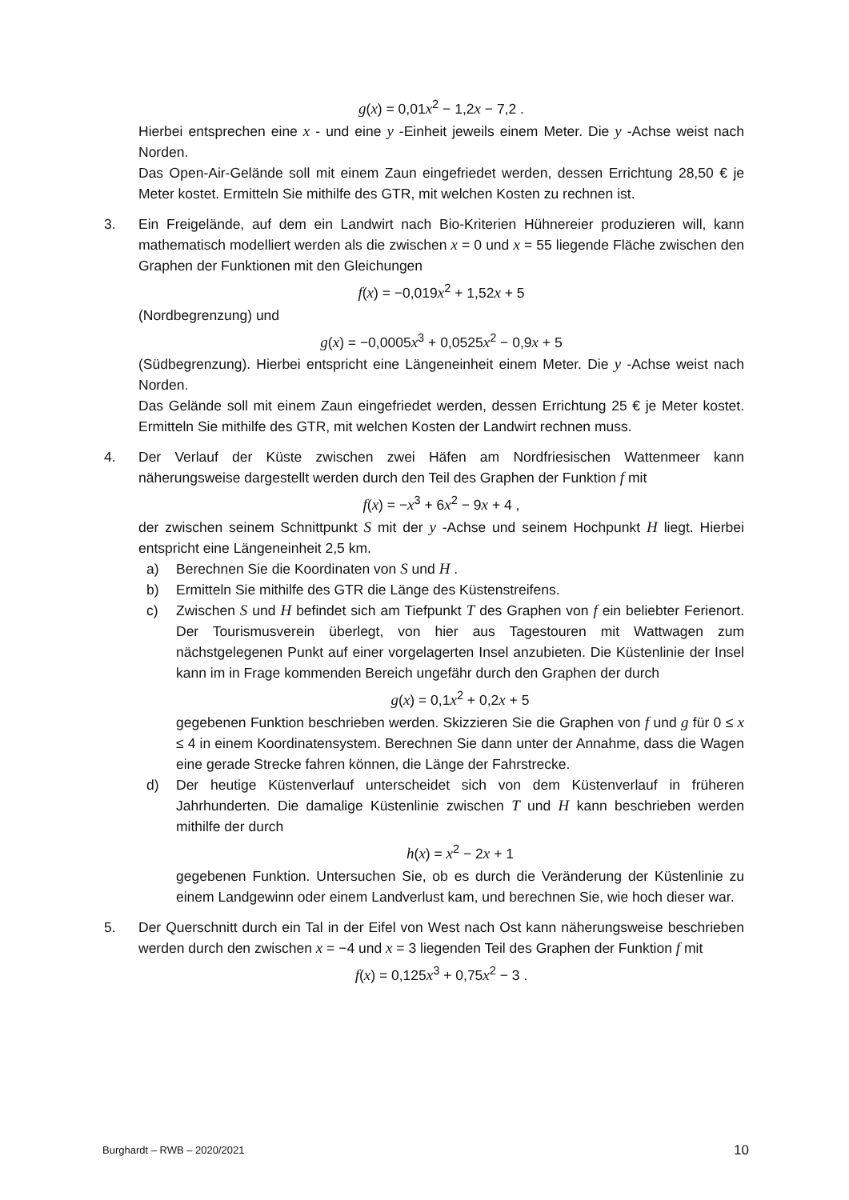g(x) = 0,01x<sup>2</sup> − 1,2x − 7,2 .
Hierbei entsprechen eine x - und eine y -Einheit jeweils einem Meter. Die y -Achse weist nach Norden.
Das Open-Air-Gelände soll mit einem Zaun eingefriedet werden, dessen Errichtung 28,50 € je Meter kostet. Ermitteln Sie mithilfe des GTR, mit welchen Kosten zu rechnen ist.
3. Ein Freigelände, auf dem ein Landwirt nach Bio-Kriterien Hühnereier produzieren will, kann mathematisch modelliert werden als die zwischen x = 0 und x = 55 liegende Fläche zwischen den Graphen der Funktionen mit den Gleichungen
f(x) = −0,019x<sup>2</sup> + 1,52x + 5
(Nordbegrenzung) und
g(x) = −0,0005x<sup>3</sup> + 0,0525x<sup>2</sup> − 0,9x + 5
(Südbegrenzung). Hierbei entspricht eine Längeneinheit einem Meter. Die y -Achse weist nach Norden.
Das Gelände soll mit einem Zaun eingefriedet werden, dessen Errichtung 25 € je Meter kostet. Ermitteln Sie mithilfe des GTR, mit welchen Kosten der Landwirt rechnen muss.
4. Der Verlauf der Küste zwischen zwei Häfen am Nordfriesischen Wattenmeer kann näherungsweise dargestellt werden durch den Teil des Graphen der Funktion f mit
f(x) = −x<sup>3</sup> + 6x<sup>2</sup> − 9x + 4 ,
der zwischen seinem Schnittpunkt S mit der y -Achse und seinem Hochpunkt H liegt. Hierbei entspricht eine Längeneinheit 2,5 km.
a) Berechnen Sie die Koordinaten von S und H .
b) Ermitteln Sie mithilfe des GTR die Länge des Küstenstreifens.
c) Zwischen S und H befindet sich am Tiefpunkt T des Graphen von f ein beliebter Ferienort. Der Tourismusverein überlegt, von hier aus Tagestouren mit Wattwagen zum nächstgelegenen Punkt auf einer vorgelagerten Insel anzubieten. Die Küstenlinie der Insel kann im in Frage kommenden Bereich ungefähr durch den Graphen der durch
g(x) = 0,1x<sup>2</sup> + 0,2x + 5
gegebenen Funktion beschrieben werden. Skizzieren Sie die Graphen von f und g für 0 ≤ x ≤ 4 in einem Koordinatensystem. Berechnen Sie dann unter der Annahme, dass die Wagen eine gerade Strecke fahren können, die Länge der Fahrstrecke.
d) Der heutige Küstenverlauf unterscheidet sich von dem Küstenverlauf in früheren Jahrhunderten. Die damalige Küstenlinie zwischen T und H kann beschrieben werden mithilfe der durch
h(x) = x<sup>2</sup> − 2x + 1
gegebenen Funktion. Untersuchen Sie, ob es durch die Veränderung der Küstenlinie zu einem Landgewinn oder einem Landverlust kam, und berechnen Sie, wie hoch dieser war.
5. Der Querschnitt durch ein Tal in der Eifel von West nach Ost kann näherungsweise beschrieben werden durch den zwischen x = −4 und x = 3 liegenden Teil des Graphen der Funktion f mit
f(x) = 0,125x<sup>3</sup> + 0,75x<sup>2</sup> − 3 .
Burghardt – RWB – 2020/2021 10